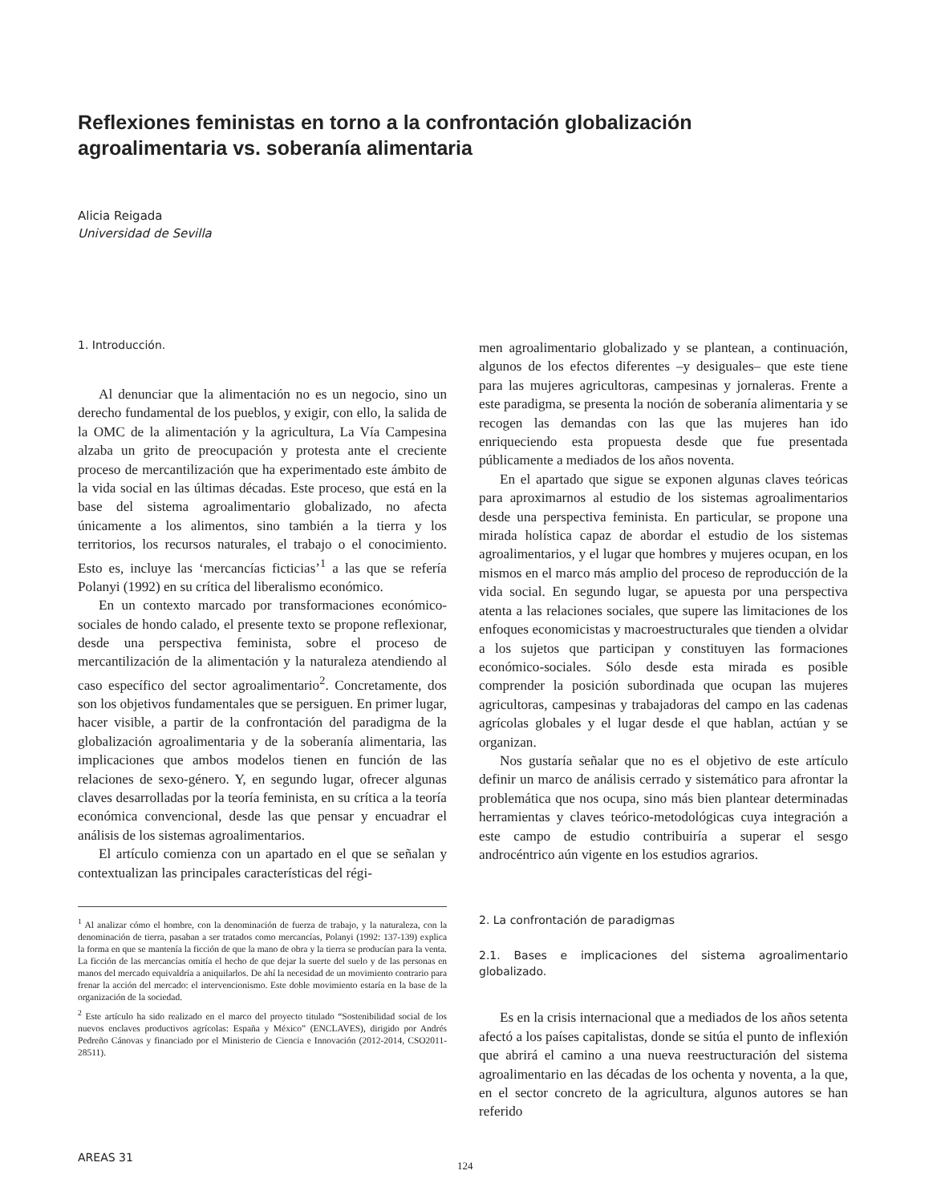Reflexiones feministas en torno a la confrontación globalización agroalimentaria vs. soberanía alimentaria
Alicia Reigada
Universidad de Sevilla
1. Introducción.
Al denunciar que la alimentación no es un negocio, sino un derecho fundamental de los pueblos, y exigir, con ello, la salida de la OMC de la alimentación y la agricultura, La Vía Campesina alzaba un grito de preocupación y protesta ante el creciente proceso de mercantilización que ha experimentado este ámbito de la vida social en las últimas décadas. Este proceso, que está en la base del sistema agroalimentario globalizado, no afecta únicamente a los alimentos, sino también a la tierra y los territorios, los recursos naturales, el trabajo o el conocimiento. Esto es, incluye las ‘mercancías ficticias’<sup>1</sup> a las que se refería Polanyi (1992) en su crítica del liberalismo económico.
En un contexto marcado por transformaciones económico-sociales de hondo calado, el presente texto se propone reflexionar, desde una perspectiva feminista, sobre el proceso de mercantilización de la alimentación y la naturaleza atendiendo al caso específico del sector agroalimentario<sup>2</sup>. Concretamente, dos son los objetivos fundamentales que se persiguen. En primer lugar, hacer visible, a partir de la confrontación del paradigma de la globalización agroalimentaria y de la soberanía alimentaria, las implicaciones que ambos modelos tienen en función de las relaciones de sexo-género. Y, en segundo lugar, ofrecer algunas claves desarrolladas por la teoría feminista, en su crítica a la teoría económica convencional, desde las que pensar y encuadrar el análisis de los sistemas agroalimentarios.
El artículo comienza con un apartado en el que se señalan y contextualizan las principales características del régi-
<sup>1</sup> Al analizar cómo el hombre, con la denominación de fuerza de trabajo, y la naturaleza, con la denominación de tierra, pasaban a ser tratados como mercancías, Polanyi (1992: 137-139) explica la forma en que se mantenía la ficción de que la mano de obra y la tierra se producían para la venta. La ficción de las mercancías omitía el hecho de que dejar la suerte del suelo y de las personas en manos del mercado equivaldría a aniquilarlos. De ahí la necesidad de un movimiento contrario para frenar la acción del mercado: el intervencionismo. Este doble movimiento estaría en la base de la organización de la sociedad.
<sup>2</sup> Este artículo ha sido realizado en el marco del proyecto titulado “Sostenibilidad social de los nuevos enclaves productivos agrícolas: España y México” (ENCLAVES), dirigido por Andrés Pedreño Cánovas y financiado por el Ministerio de Ciencia e Innovación (2012-2014, CSO2011-28511).
men agroalimentario globalizado y se plantean, a continuación, algunos de los efectos diferentes –y desiguales– que este tiene para las mujeres agricultoras, campesinas y jornaleras. Frente a este paradigma, se presenta la noción de soberanía alimentaria y se recogen las demandas con las que las mujeres han ido enriqueciendo esta propuesta desde que fue presentada públicamente a mediados de los años noventa.
En el apartado que sigue se exponen algunas claves teóricas para aproximarnos al estudio de los sistemas agroalimentarios desde una perspectiva feminista. En particular, se propone una mirada holística capaz de abordar el estudio de los sistemas agroalimentarios, y el lugar que hombres y mujeres ocupan, en los mismos en el marco más amplio del proceso de reproducción de la vida social. En segundo lugar, se apuesta por una perspectiva atenta a las relaciones sociales, que supere las limitaciones de los enfoques economicistas y macroestructurales que tienden a olvidar a los sujetos que participan y constituyen las formaciones económico-sociales. Sólo desde esta mirada es posible comprender la posición subordinada que ocupan las mujeres agricultoras, campesinas y trabajadoras del campo en las cadenas agrícolas globales y el lugar desde el que hablan, actúan y se organizan.
Nos gustaría señalar que no es el objetivo de este artículo definir un marco de análisis cerrado y sistemático para afrontar la problemática que nos ocupa, sino más bien plantear determinadas herramientas y claves teórico-metodológicas cuya integración a este campo de estudio contribuiría a superar el sesgo androcéntrico aún vigente en los estudios agrarios.
2. La confrontación de paradigmas
2.1. Bases e implicaciones del sistema agroalimentario globalizado.
Es en la crisis internacional que a mediados de los años setenta afectó a los países capitalistas, donde se sitúa el punto de inflexión que abrirá el camino a una nueva reestructuración del sistema agroalimentario en las décadas de los ochenta y noventa, a la que, en el sector concreto de la agricultura, algunos autores se han referido
AREAS 31
124